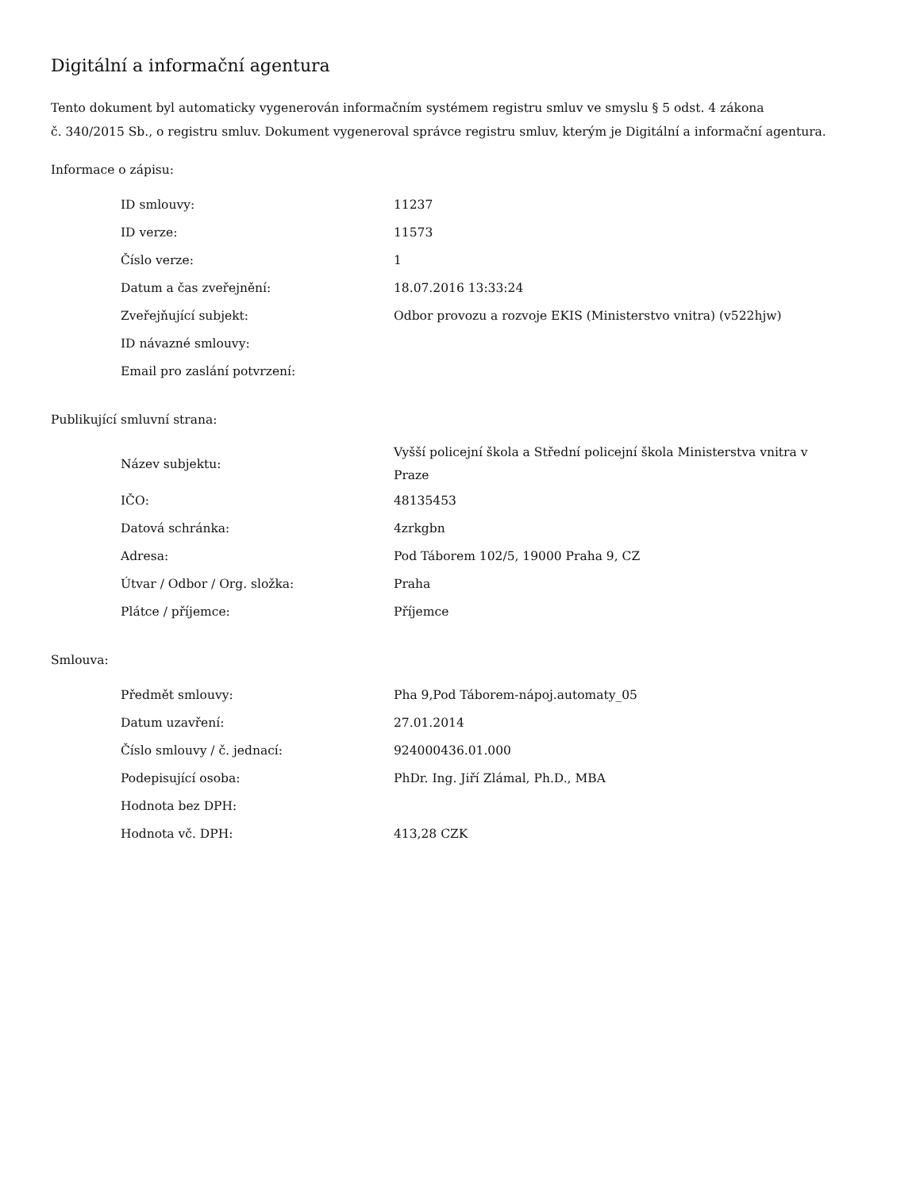Digitální a informační agentura
Tento dokument byl automaticky vygenerován informačním systémem registru smluv ve smyslu § 5 odst. 4 zákona
č. 340/2015 Sb., o registru smluv. Dokument vygeneroval správce registru smluv, kterým je Digitální a informační agentura.
Informace o zápisu:
| ID smlouvy: | 11237 |
| ID verze: | 11573 |
| Číslo verze: | 1 |
| Datum a čas zveřejnění: | 18.07.2016 13:33:24 |
| Zveřejňující subjekt: | Odbor provozu a rozvoje EKIS (Ministerstvo vnitra) (v522hjw) |
| ID návazné smlouvy: | |
| Email pro zaslání potvrzení: | |
Publikující smluvní strana:
| Název subjektu: | Vyšší policejní škola a Střední policejní škola Ministerstva vnitra v Praze |
| IČO: | 48135453 |
| Datová schránka: | 4zrkgbn |
| Adresa: | Pod Táborem 102/5, 19000 Praha 9, CZ |
| Útvar / Odbor / Org. složka: | Praha |
| Plátce / příjemce: | Příjemce |
Smlouva:
| Předmět smlouvy: | Pha 9,Pod Táborem-nápoj.automaty_05 |
| Datum uzavření: | 27.01.2014 |
| Číslo smlouvy / č. jednací: | 924000436.01.000 |
| Podepisující osoba: | PhDr. Ing. Jiří Zlámal, Ph.D., MBA |
| Hodnota bez DPH: | |
| Hodnota vč. DPH: | 413,28 CZK |